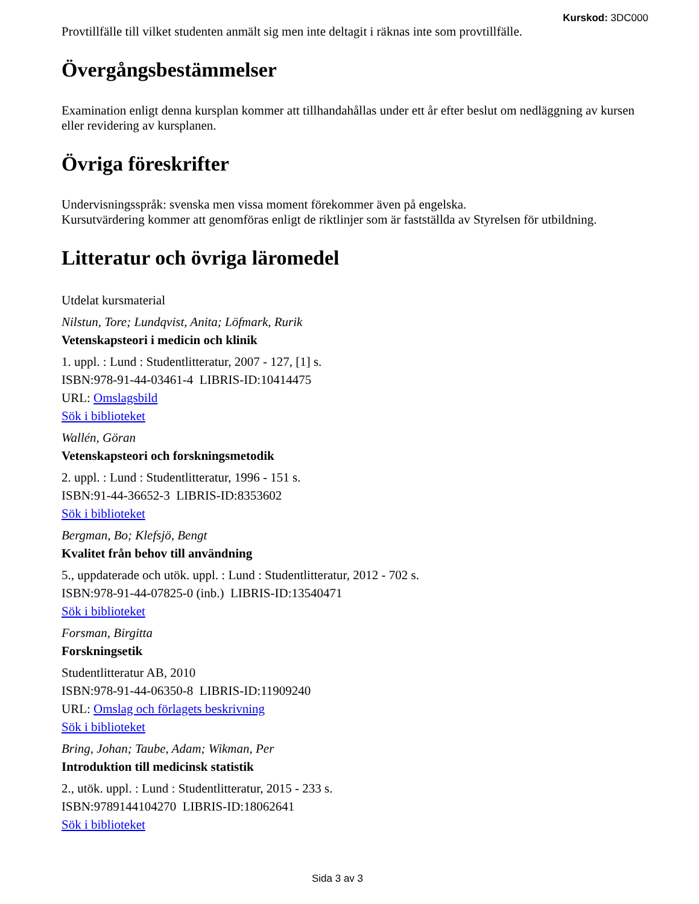Kurskod: 3DC000
Provtillfälle till vilket studenten anmält sig men inte deltagit i räknas inte som provtillfälle.
Övergångsbestämmelser
Examination enligt denna kursplan kommer att tillhandahållas under ett år efter beslut om nedläggning av kursen eller revidering av kursplanen.
Övriga föreskrifter
Undervisningsspråk: svenska men vissa moment förekommer även på engelska.
Kursutvärdering kommer att genomföras enligt de riktlinjer som är fastställda av Styrelsen för utbildning.
Litteratur och övriga läromedel
Utdelat kursmaterial
Nilstun, Tore; Lundqvist, Anita; Löfmark, Rurik
Vetenskapsteori i medicin och klinik
1. uppl. : Lund : Studentlitteratur, 2007 - 127, [1] s.
ISBN:978-91-44-03461-4 LIBRIS-ID:10414475
URL: Omslagsbild
Sök i biblioteket
Wallén, Göran
Vetenskapsteori och forskningsmetodik
2. uppl. : Lund : Studentlitteratur, 1996 - 151 s.
ISBN:91-44-36652-3 LIBRIS-ID:8353602
Sök i biblioteket
Bergman, Bo; Klefsjö, Bengt
Kvalitet från behov till användning
5., uppdaterade och utök. uppl. : Lund : Studentlitteratur, 2012 - 702 s.
ISBN:978-91-44-07825-0 (inb.) LIBRIS-ID:13540471
Sök i biblioteket
Forsman, Birgitta
Forskningsetik
Studentlitteratur AB, 2010
ISBN:978-91-44-06350-8 LIBRIS-ID:11909240
URL: Omslag och förlagets beskrivning
Sök i biblioteket
Bring, Johan; Taube, Adam; Wikman, Per
Introduktion till medicinsk statistik
2., utök. uppl. : Lund : Studentlitteratur, 2015 - 233 s.
ISBN:9789144104270 LIBRIS-ID:18062641
Sök i biblioteket
Sida 3 av 3